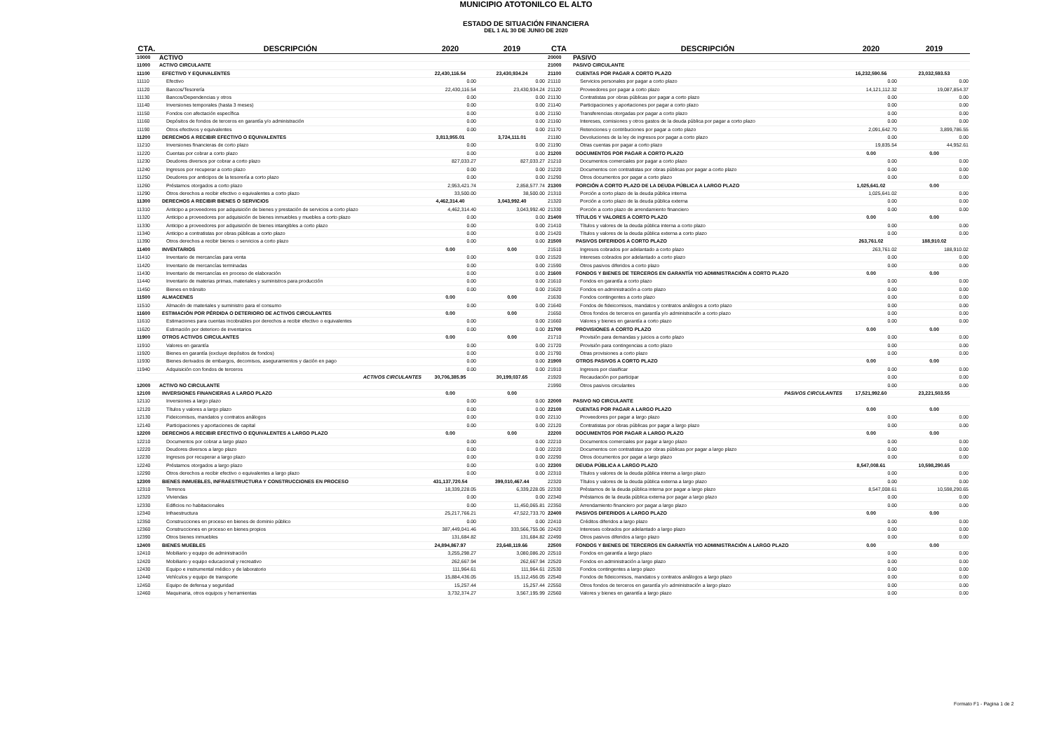MUNICIPIO ATOTONILCO EL ALTO
ESTADO DE SITUACIÓN FINANCIERA
DEL 1 AL 30 DE JUNIO DE 2020
| CTA. | DESCRIPCIÓN | 2020 | 2019 | CTA | DESCRIPCIÓN | 2020 | 2019 |
| --- | --- | --- | --- | --- | --- | --- | --- |
| 10000 | ACTIVO | | | 20000 | PASIVO | | |
| 11000 | ACTIVO CIRCULANTE | | | 21000 | PASIVO CIRCULANTE | | |
| 11100 | EFECTIVO Y EQUIVALENTES | 22,430,116.54 | 23,430,934.24 | 21100 | CUENTAS POR PAGAR A CORTO PLAZO | 16,232,590.56 | 23,032,593.53 |
| 11110 | Efectivo | 0.00 | 0.00 | 21110 | Servicios personales por pagar a corto plazo | 0.00 | 0.00 |
| 11120 | Bancos/Tesorería | 22,430,116.54 | 23,430,934.24 | 21120 | Proveedores por pagar a corto plazo | 14,121,112.32 | 19,087,854.37 |
| 11130 | Bancos/Dependencias y otros | 0.00 | 0.00 | 21130 | Contratistas por obras públicas por pagar a corto plazo | 0.00 | 0.00 |
| 11140 | Inversiones temporales (hasta 3 meses) | 0.00 | 0.00 | 21140 | Participaciones y aportaciones por pagar a corto plazo | 0.00 | 0.00 |
| 11150 | Fondos con afectación específica | 0.00 | 0.00 | 21150 | Transferencias otorgadas por pagar a corto plazo | 0.00 | 0.00 |
| 11160 | Depósitos de fondos de terceros en garantía y/o administración | 0.00 | 0.00 | 21160 | Intereses, comisiones y otros gastos de la deuda pública por pagar a corto plazo | 0.00 | 0.00 |
| 11190 | Otros efectivos y equivalentes | 0.00 | 0.00 | 21170 | Retenciones y contribuciones por pagar a corto plazo | 2,091,642.70 | 3,899,786.55 |
| 11200 | DERECHOS A RECIBIR EFECTIVO O EQUIVALENTES | 3,813,955.01 | 3,724,111.01 | 21180 | Devoluciones de la ley de ingresos por pagar a corto plazo | 0.00 | 0.00 |
| 11210 | Inversiones financieras de corto plazo | 0.00 | 0.00 | 21190 | Otras cuentas por pagar a corto plazo | 19,835.54 | 44,952.61 |
| 11220 | Cuentas por cobrar a corto plazo | 0.00 | 0.00 | 21200 | DOCUMENTOS POR PAGAR A CORTO PLAZO | 0.00 | 0.00 |
| 11230 | Deudores diversos por cobrar a corto plazo | 827,033.27 | 827,033.27 | 21210 | Documentos comerciales por pagar a corto plazo | 0.00 | 0.00 |
| 11240 | Ingresos por recuperar a corto plazo | 0.00 | 0.00 | 21220 | Documentos con contratistas por obras públicas por pagar a corto plazo | 0.00 | 0.00 |
| 11250 | Deudores por anticipos de la tesorería a corto plazo | 0.00 | 0.00 | 21290 | Otros documentos por pagar a corto plazo | 0.00 | 0.00 |
| 11260 | Préstamos otorgados a corto plazo | 2,953,421.74 | 2,858,577.74 | 21300 | PORCIÓN A CORTO PLAZO DE LA DEUDA PÚBLICA A LARGO PLAZO | 1,025,641.02 | 0.00 |
| 11290 | Otros derechos a recibir efectivo o equivalentes a corto plazo | 33,500.00 | 38,500.00 | 21310 | Porción a corto plazo de la deuda pública interna | 1,025,641.02 | 0.00 |
| 11300 | DERECHOS A RECIBIR BIENES O SERVICIOS | 4,462,314.40 | 3,043,992.40 | 21320 | Porción a corto plazo de la deuda pública externa | 0.00 | 0.00 |
| 11310 | Anticipo a proveedores por adquisición de bienes y prestación de servicios a corto plazo | 4,462,314.40 | 3,043,992.40 | 21330 | Porción a corto plazo de arrendamiento financiero | 0.00 | 0.00 |
| 11320 | Anticipo a proveedores por adquisición de bienes inmuebles y muebles a corto plazo | 0.00 | 0.00 | 21400 | TÍTULOS Y VALORES A CORTO PLAZO | 0.00 | 0.00 |
| 11330 | Anticipo a proveedores por adquisición de bienes intangibles a corto plazo | 0.00 | 0.00 | 21410 | Títulos y valores de la deuda pública interna a corto plazo | 0.00 | 0.00 |
| 11340 | Anticipo a contratistas por obras públicas a corto plazo | 0.00 | 0.00 | 21420 | Títulos y valores de la deuda pública externa a corto plazo | 0.00 | 0.00 |
| 11390 | Otros derechos a recibir bienes o servicios a corto plazo | 0.00 | 0.00 | 21500 | PASIVOS DIFERIDOS A CORTO PLAZO | 263,761.02 | 188,910.02 |
| 11400 | INVENTARIOS | 0.00 | 0.00 | 21510 | Ingresos cobrados por adelantado a corto plazo | 263,761.02 | 188,910.02 |
| 11410 | Inventario de mercancías para venta | 0.00 | 0.00 | 21520 | Intereses cobrados por adelantado a corto plazo | 0.00 | 0.00 |
| 11420 | Inventario de mercancías terminadas | 0.00 | 0.00 | 21590 | Otros pasivos diferidos a corto plazo | 0.00 | 0.00 |
| 11430 | Inventario de mercancías en proceso de elaboración | 0.00 | 0.00 | 21600 | FONDOS Y BIENES DE TERCEROS EN GARANTÍA Y/O ADMINISTRACIÓN A CORTO PLAZO | 0.00 | 0.00 |
| 11440 | Inventario de materias primas, materiales y suministros para producción | 0.00 | 0.00 | 21610 | Fondos en garantía a corto plazo | 0.00 | 0.00 |
| 11450 | Bienes en tránsito | 0.00 | 0.00 | 21620 | Fondos en administración a corto plazo | 0.00 | 0.00 |
| 11500 | ALMACENES | 0.00 | 0.00 | 21630 | Fondos contingentes a corto plazo | 0.00 | 0.00 |
| 11510 | Almacén de materiales y suministro para el consumo | 0.00 | 0.00 | 21640 | Fondos de fideicomisos, mandatos y contratos análogos a corto plazo | 0.00 | 0.00 |
| 11600 | ESTIMACIÓN POR PÉRDIDA O DETERIORO DE ACTIVOS CIRCULANTES | 0.00 | 0.00 | 21650 | Otros fondos de terceros en garantía y/o administración a corto plazo | 0.00 | 0.00 |
| 11610 | Estimaciones para cuentas incobrables por derechos a recibir efectivo o equivalentes | 0.00 | 0.00 | 21660 | Valores y bienes en garantía a corto plazo | 0.00 | 0.00 |
| 11620 | Estimación por deterioro de inventarios | 0.00 | 0.00 | 21700 | PROVISIONES A CORTO PLAZO | 0.00 | 0.00 |
| 11900 | OTROS ACTIVOS CIRCULANTES | 0.00 | 0.00 | 21710 | Provisión para demandas y juicios a corto plazo | 0.00 | 0.00 |
| 11910 | Valores en garantía | 0.00 | 0.00 | 21720 | Provisión para contingencias a corto plazo | 0.00 | 0.00 |
| 11920 | Bienes en garantía (excluye depósitos de fondos) | 0.00 | 0.00 | 21790 | Otras provisiones a corto plazo | 0.00 | 0.00 |
| 11930 | Bienes derivados de embargos, decomisos, aseguramientos y dación en pago | 0.00 | 0.00 | 21900 | OTROS PASIVOS A CORTO PLAZO | 0.00 | 0.00 |
| 11940 | Adquisición con fondos de terceros | 0.00 | 0.00 | 21910 | Ingresos por clasificar | 0.00 | 0.00 |
| | ACTIVOS CIRCULANTES | 30,706,385.95 | 30,199,037.65 | 21920 | Recaudación por participar | 0.00 | 0.00 |
| 12000 | ACTIVO NO CIRCULANTE | | | 21990 | Otros pasivos circulantes | 0.00 | 0.00 |
| 12100 | INVERSIONES FINANCIERAS A LARGO PLAZO | 0.00 | 0.00 | | PASIVOS CIRCULANTES | 17,521,992.60 | 23,221,503.55 |
| 12110 | Inversiones a largo plazo | 0.00 | 0.00 | 22000 | PASIVO NO CIRCULANTE | | |
| 12120 | Títulos y valores a largo plazo | 0.00 | 0.00 | 22100 | CUENTAS POR PAGAR A LARGO PLAZO | 0.00 | 0.00 |
| 12130 | Fideicomisos, mandatos y contratos análogos | 0.00 | 0.00 | 22110 | Proveedores por pagar a largo plazo | 0.00 | 0.00 |
| 12140 | Participaciones y aportaciones de capital | 0.00 | 0.00 | 22120 | Contratistas por obras públicas por pagar a largo plazo | 0.00 | 0.00 |
| 12200 | DERECHOS A RECIBIR EFECTIVO O EQUIVALENTES A LARGO PLAZO | 0.00 | 0.00 | 22200 | DOCUMENTOS POR PAGAR A LARGO PLAZO | 0.00 | 0.00 |
| 12210 | Documentos por cobrar a largo plazo | 0.00 | 0.00 | 22210 | Documentos comerciales por pagar a largo plazo | 0.00 | 0.00 |
| 12220 | Deudores diversos a largo plazo | 0.00 | 0.00 | 22220 | Documentos con contratistas por obras públicas por pagar a largo plazo | 0.00 | 0.00 |
| 12230 | Ingresos por recuperar a largo plazo | 0.00 | 0.00 | 22290 | Otros documentos por pagar a largo plazo | 0.00 | 0.00 |
| 12240 | Préstamos otorgados a largo plazo | 0.00 | 0.00 | 22300 | DEUDA PÚBLICA A LARGO PLAZO | 8,547,008.61 | 10,598,290.65 |
| 12290 | Otros derechos a recibir efectivo o equivalentes a largo plazo | 0.00 | 0.00 | 22310 | Títulos y valores de la deuda pública interna a largo plazo | 0.00 | 0.00 |
| 12300 | BIENES INMUEBLES, INFRAESTRUCTURA Y CONSTRUCCIONES EN PROCESO | 431,137,720.54 | 399,010,467.44 | 22320 | Títulos y valores de la deuda pública externa a largo plazo | 0.00 | 0.00 |
| 12310 | Terrenos | 18,339,228.05 | 6,339,228.05 | 22330 | Préstamos de la deuda pública interna por pagar a largo plazo | 8,547,008.61 | 10,598,290.65 |
| 12320 | Viviendas | 0.00 | 0.00 | 22340 | Préstamos de la deuda pública externa por pagar a largo plazo | 0.00 | 0.00 |
| 12330 | Edificios no habitacionales | 0.00 | 11,450,065.81 | 22350 | Arrendamiento financiero por pagar a largo plazo | 0.00 | 0.00 |
| 12340 | Infraestructura | 25,217,766.21 | 47,522,733.70 | 22400 | PASIVOS DIFERIDOS A LARGO PLAZO | 0.00 | 0.00 |
| 12350 | Construcciones en proceso en bienes de dominio público | 0.00 | 0.00 | 22410 | Créditos diferidos a largo plazo | 0.00 | 0.00 |
| 12360 | Construcciones en proceso en bienes propios | 387,449,041.46 | 333,566,755.06 | 22420 | Intereses cobrados por adelantado a largo plazo | 0.00 | 0.00 |
| 12390 | Otros bienes inmuebles | 131,684.82 | 131,684.82 | 22490 | Otros pasivos diferidos a largo plazo | 0.00 | 0.00 |
| 12400 | BIENES MUEBLES | 24,894,867.97 | 23,648,119.66 | 22500 | FONDOS Y BIENES DE TERCEROS EN GARANTÍA Y/O ADMINISTRACIÓN A LARGO PLAZO | 0.00 | 0.00 |
| 12410 | Mobiliario y equipo de administración | 3,255,298.27 | 3,080,086.20 | 22510 | Fondos en garantía a largo plazo | 0.00 | 0.00 |
| 12420 | Mobiliario y equipo educacional y recreativo | 262,667.94 | 262,667.94 | 22520 | Fondos en administración a largo plazo | 0.00 | 0.00 |
| 12430 | Equipo e instrumental médico y de laboratorio | 111,964.61 | 111,964.61 | 22530 | Fondos contingentes a largo plazo | 0.00 | 0.00 |
| 12440 | Vehículos y equipo de transporte | 15,884,436.05 | 15,112,456.05 | 22540 | Fondos de fideicomisos, mandatos y contratos análogos a largo plazo | 0.00 | 0.00 |
| 12450 | Equipo de defensa y seguridad | 15,257.44 | 15,257.44 | 22550 | Otros fondos de terceros en garantía y/o administración a largo plazo | 0.00 | 0.00 |
| 12460 | Maquinaria, otros equipos y herramientas | 3,732,374.27 | 3,567,195.99 | 22560 | Valores y bienes en garantía a largo plazo | 0.00 | 0.00 |
Formato F1 - Pagina 1 de 2